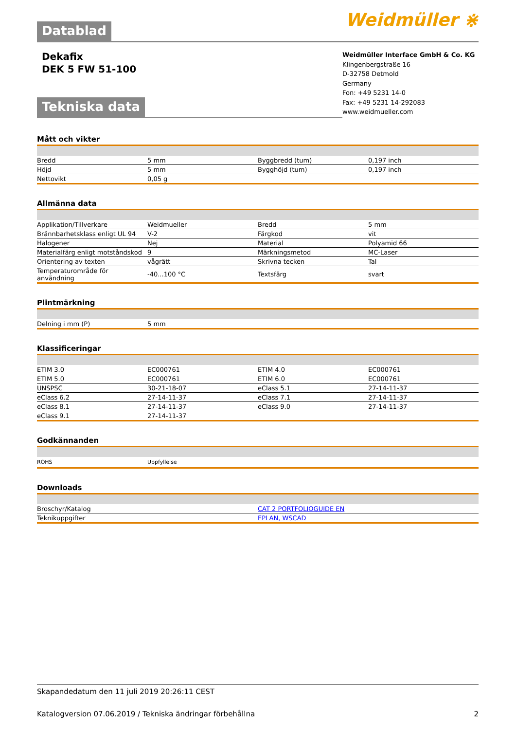Weidmüller ⋇
Datablad
Dekafix
DEK 5 FW 51-100
Weidmüller Interface GmbH & Co. KG
Klingenbergstraße 16
D-32758 Detmold
Germany
Fon: +49 5231 14-0
Fax: +49 5231 14-292083
www.weidmueller.com
Tekniska data
Mått och vikter
| Bredd | 5 mm | Byggbredd (tum) | 0,197 inch |
| Höjd | 5 mm | Bygghöjd (tum) | 0,197 inch |
| Nettovikt | 0,05 g | | |
Allmänna data
| Applikation/Tillverkare | Weidmueller | Bredd | 5 mm |
| Brännbarhetsklass enligt UL 94 | V-2 | Färgkod | vit |
| Halogener | Nej | Material | Polyamid 66 |
| Materialfärg enligt motståndskod | 9 | Märkningsmetod | MC-Laser |
| Orientering av texten | vågrätt | Skrivna tecken | Tal |
| Temperaturområde för användning | -40...100 °C | Textsfärg | svart |
Plintmärkning
| Delning i mm (P) | 5 mm | | |
Klassificeringar
| ETIM 3.0 | EC000761 | ETIM 4.0 | EC000761 |
| ETIM 5.0 | EC000761 | ETIM 6.0 | EC000761 |
| UNSPSC | 30-21-18-07 | eClass 5.1 | 27-14-11-37 |
| eClass 6.2 | 27-14-11-37 | eClass 7.1 | 27-14-11-37 |
| eClass 8.1 | 27-14-11-37 | eClass 9.0 | 27-14-11-37 |
| eClass 9.1 | 27-14-11-37 | | |
Godkännanden
| ROHS | Uppfyllelse | | |
Downloads
| Broschyr/Katalog | CAT 2 PORTFOLIOGUIDE EN |
| Teknikuppgifter | EPLAN, WSCAD |
Skapandedatum den 11 juli 2019 20:26:11 CEST
Katalogversion 07.06.2019 / Tekniska ändringar förbehållna 2